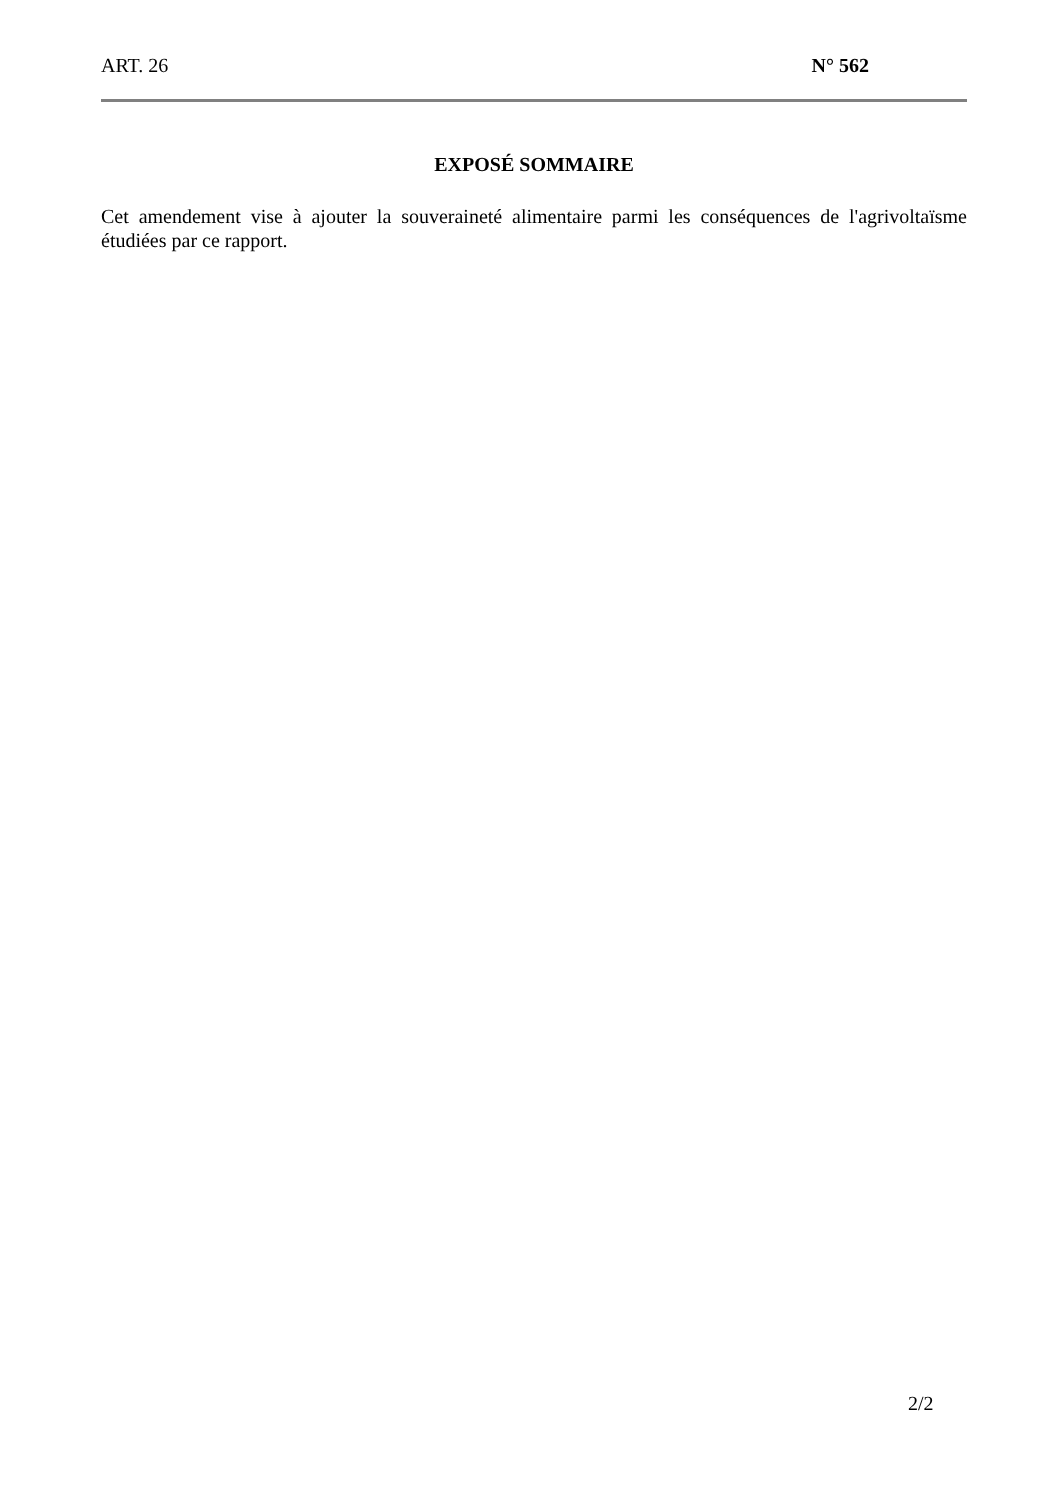ART. 26 N° 562
EXPOSÉ SOMMAIRE
Cet amendement vise à ajouter la souveraineté alimentaire parmi les conséquences de l'agrivoltaïsme étudiées par ce rapport.
2/2